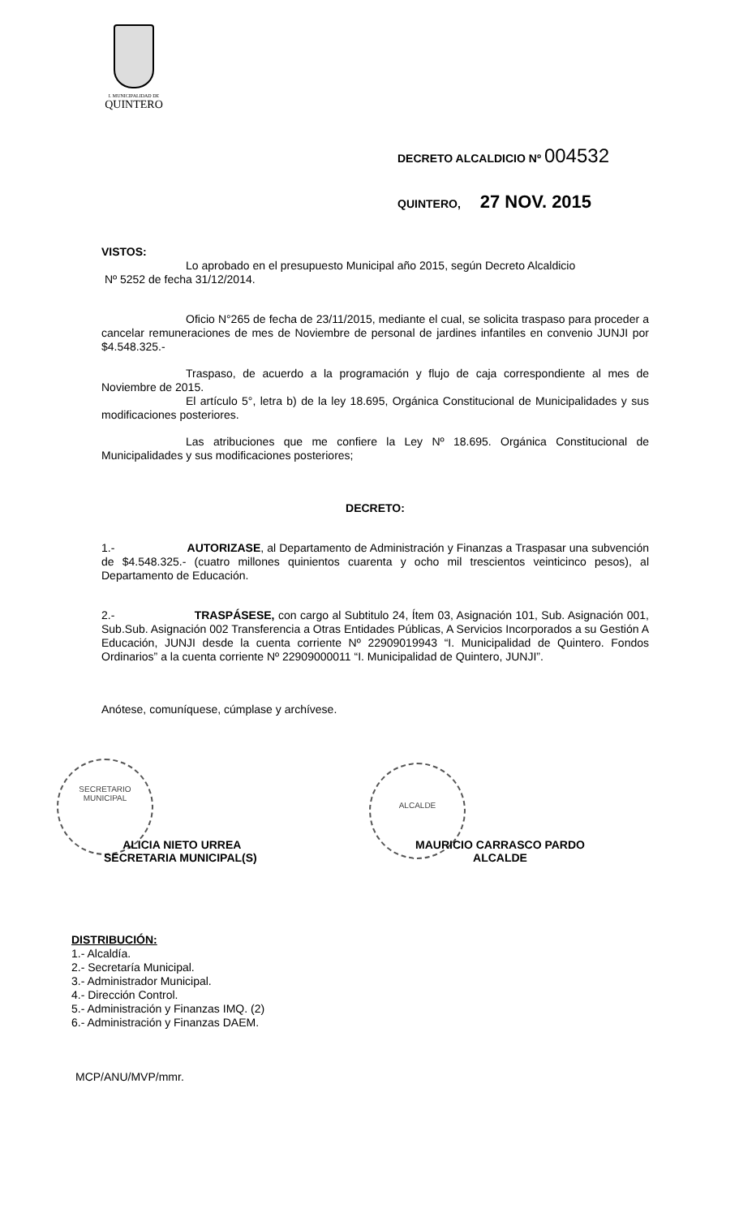I. MUNICIPALIDAD DE
QUINTERO
DECRETO ALCALDICIO Nº 004532
QUINTERO, 27 NOV. 2015
VISTOS:
Lo aprobado en el presupuesto Municipal año 2015, según Decreto Alcaldicio
Nº 5252 de fecha 31/12/2014.
Oficio N°265 de fecha de 23/11/2015, mediante el cual, se solicita traspaso para proceder a cancelar remuneraciones de mes de Noviembre de personal de jardines infantiles en convenio JUNJI por $4.548.325.-
Traspaso, de acuerdo a la programación y flujo de caja correspondiente al mes de Noviembre de 2015.
El artículo 5°, letra b) de la ley 18.695, Orgánica Constitucional de Municipalidades y sus modificaciones posteriores.
Las atribuciones que me confiere la Ley Nº 18.695. Orgánica Constitucional de Municipalidades y sus modificaciones posteriores;
DECRETO:
1.- AUTORIZASE, al Departamento de Administración y Finanzas a Traspasar una subvención de $4.548.325.- (cuatro millones quinientos cuarenta y ocho mil trescientos veinticinco pesos), al Departamento de Educación.
2.- TRASPÁSESE, con cargo al Subtitulo 24, Ítem 03, Asignación 101, Sub. Asignación 001, Sub.Sub. Asignación 002 Transferencia a Otras Entidades Públicas, A Servicios Incorporados a su Gestión A Educación, JUNJI desde la cuenta corriente Nº 22909019943 “I. Municipalidad de Quintero. Fondos Ordinarios” a la cuenta corriente Nº 22909000011 “I. Municipalidad de Quintero, JUNJI”.
Anótese, comuníquese, cúmplase y archívese.
SECRETARIO
MUNICIPAL
ALCALDE
ALICIA NIETO URREA
SECRETARIA MUNICIPAL(S)
MAURICIO CARRASCO PARDO
ALCALDE
DISTRIBUCIÓN:
1.- Alcaldía.
2.- Secretaría Municipal.
3.- Administrador Municipal.
4.- Dirección Control.
5.- Administración y Finanzas IMQ. (2)
6.- Administración y Finanzas DAEM.
MCP/ANU/MVP/mmr.